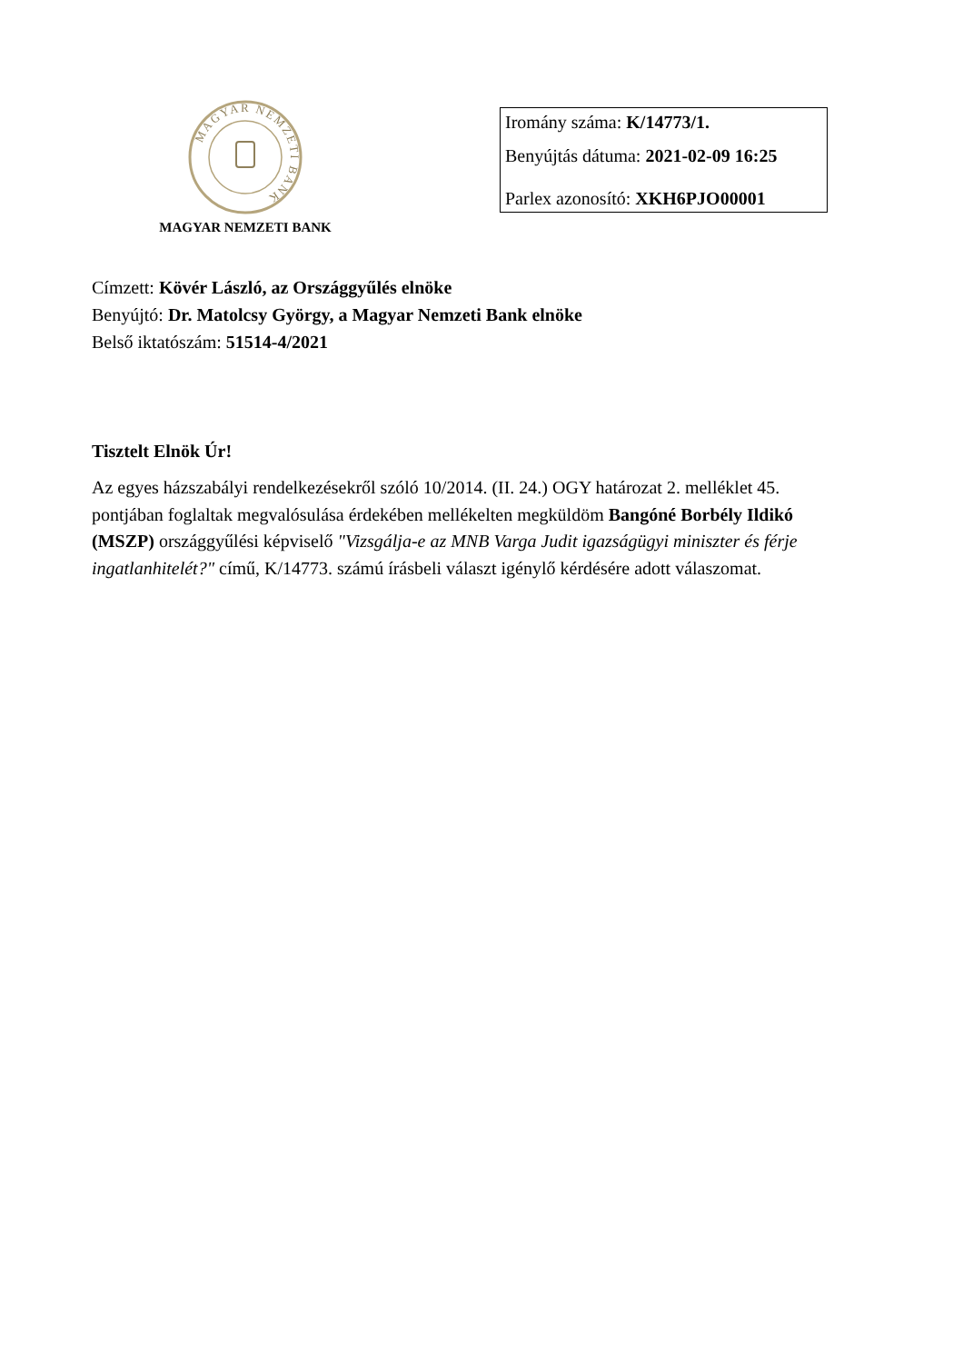MAGYAR NEMZETI BANK
MAGYAR NEMZETI BANK
Iromány száma: K/14773/1.
Benyújtás dátuma: 2021-02-09 16:25
Parlex azonosító: XKH6PJO00001
Címzett: Kövér László, az Országgyűlés elnöke
Benyújtó: Dr. Matolcsy György, a Magyar Nemzeti Bank elnöke
Belső iktatószám: 51514-4/2021
Tisztelt Elnök Úr!
Az egyes házszabályi rendelkezésekről szóló 10/2014. (II. 24.) OGY határozat 2. melléklet 45. pontjában foglaltak megvalósulása érdekében mellékelten megküldöm Bangóné Borbély Ildikó (MSZP) országgyűlési képviselő "Vizsgálja-e az MNB Varga Judit igazságügyi miniszter és férje ingatlanhitelét?" című, K/14773. számú írásbeli választ igénylő kérdésére adott válaszomat.